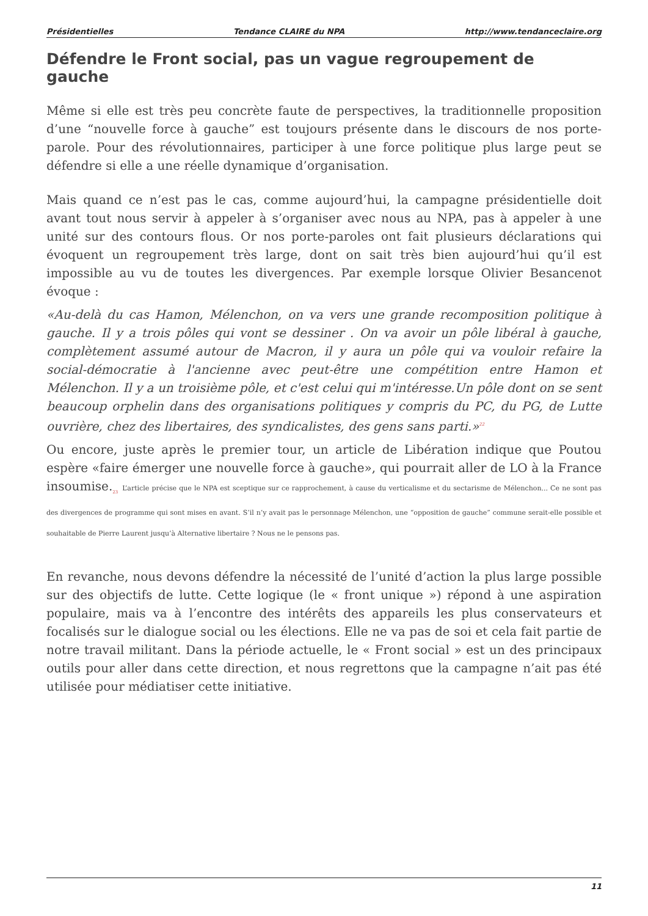Présidentielles Tendance CLAIRE du NPA http://www.tendanceclaire.org
Défendre le Front social, pas un vague regroupement de gauche
Même si elle est très peu concrète faute de perspectives, la traditionnelle proposition d’une “nouvelle force à gauche” est toujours présente dans le discours de nos porte-parole. Pour des révolutionnaires, participer à une force politique plus large peut se défendre si elle a une réelle dynamique d’organisation.
Mais quand ce n’est pas le cas, comme aujourd’hui, la campagne présidentielle doit avant tout nous servir à appeler à s’organiser avec nous au NPA, pas à appeler à une unité sur des contours flous. Or nos porte-paroles ont fait plusieurs déclarations qui évoquent un regroupement très large, dont on sait très bien aujourd’hui qu’il est impossible au vu de toutes les divergences. Par exemple lorsque Olivier Besancenot évoque :
«Au-delà du cas Hamon, Mélenchon, on va vers une grande recomposition politique à gauche. Il y a trois pôles qui vont se dessiner . On va avoir un pôle libéral à gauche, complètement assumé autour de Macron, il y aura un pôle qui va vouloir refaire la social-démocratie à l'ancienne avec peut-être une compétition entre Hamon et Mélenchon. Il y a un troisième pôle, et c'est celui qui m'intéresse.Un pôle dont on se sent beaucoup orphelin dans des organisations politiques y compris du PC, du PG, de Lutte ouvrière, chez des libertaires, des syndicalistes, des gens sans parti.»<sup>22</sup>
Ou encore, juste après le premier tour, un article de Libération indique que Poutou espère «faire émerger une nouvelle force à gauche», qui pourrait aller de LO à la France insoumise.<sub>23</sub> L’article précise que le NPA est sceptique sur ce rapprochement, à cause du verticalisme et du sectarisme de Mélenchon... Ce ne sont pas des divergences de programme qui sont mises en avant. S’il n’y avait pas le personnage Mélenchon, une “opposition de gauche” commune serait-elle possible et souhaitable de Pierre Laurent jusqu’à Alternative libertaire ? Nous ne le pensons pas.
En revanche, nous devons défendre la nécessité de l’unité d’action la plus large possible sur des objectifs de lutte. Cette logique (le « front unique ») répond à une aspiration populaire, mais va à l’encontre des intérêts des appareils les plus conservateurs et focalisés sur le dialogue social ou les élections. Elle ne va pas de soi et cela fait partie de notre travail militant. Dans la période actuelle, le « Front social » est un des principaux outils pour aller dans cette direction, et nous regrettons que la campagne n’ait pas été utilisée pour médiatiser cette initiative.
11